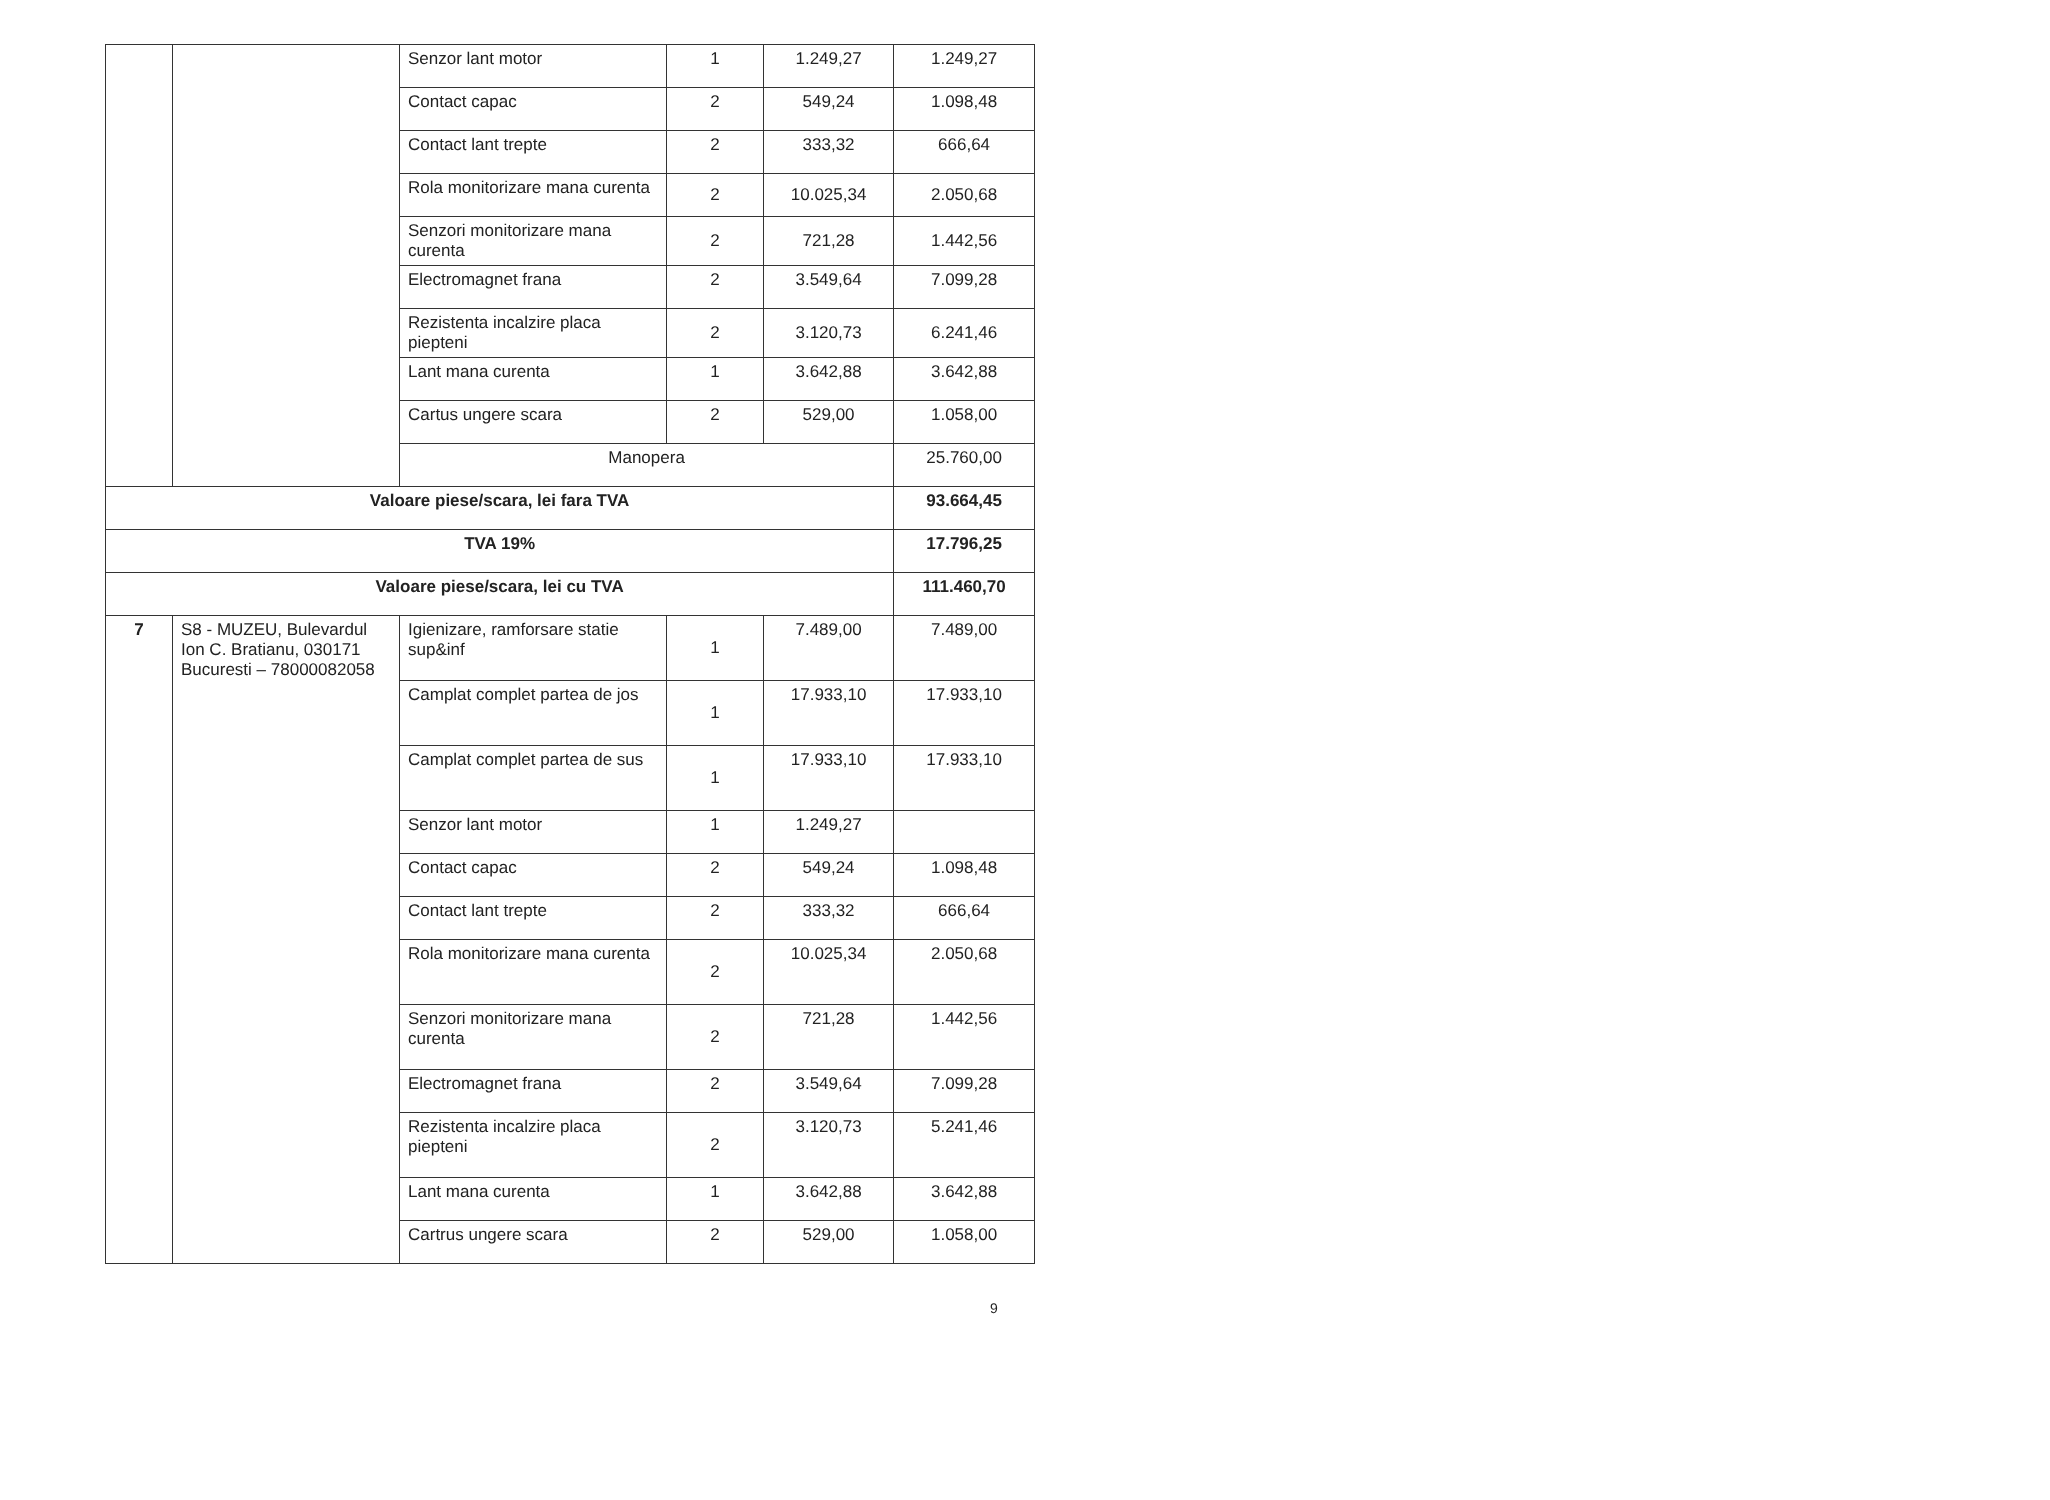| | | Senzor lant motor | 1 | 1.249,27 | 1.249,27 |
| | | Contact capac | 2 | 549,24 | 1.098,48 |
| | | Contact lant trepte | 2 | 333,32 | 666,64 |
| | | Rola monitorizare mana curenta | 2 | 10.025,34 | 2.050,68 |
| | | Senzori monitorizare mana curenta | 2 | 721,28 | 1.442,56 |
| | | Electromagnet frana | 2 | 3.549,64 | 7.099,28 |
| | | Rezistenta incalzire placa piepteni | 2 | 3.120,73 | 6.241,46 |
| | | Lant mana curenta | 1 | 3.642,88 | 3.642,88 |
| | | Cartus ungere scara | 2 | 529,00 | 1.058,00 |
| | | Manopera | | | 25.760,00 |
| Valoare piese/scara, lei fara TVA | | | | | 93.664,45 |
| TVA 19% | | | | | 17.796,25 |
| Valoare piese/scara, lei cu TVA | | | | | 111.460,70 |
| 7 | S8 - MUZEU, Bulevardul Ion C. Bratianu, 030171 Bucuresti – 78000082058 | Igienizare, ramforsare statie sup&inf | 1 | 7.489,00 | 7.489,00 |
| | | Camplat complet partea de jos | 1 | 17.933,10 | 17.933,10 |
| | | Camplat complet partea de sus | 1 | 17.933,10 | 17.933,10 |
| | | Senzor lant motor | 1 | 1.249,27 | |
| | | Contact capac | 2 | 549,24 | 1.098,48 |
| | | Contact lant trepte | 2 | 333,32 | 666,64 |
| | | Rola monitorizare mana curenta | 2 | 10.025,34 | 2.050,68 |
| | | Senzori monitorizare mana curenta | 2 | 721,28 | 1.442,56 |
| | | Electromagnet frana | 2 | 3.549,64 | 7.099,28 |
| | | Rezistenta incalzire placa piepteni | 2 | 3.120,73 | 5.241,46 |
| | | Lant mana curenta | 1 | 3.642,88 | 3.642,88 |
| | | Cartrus ungere scara | 2 | 529,00 | 1.058,00 |
9